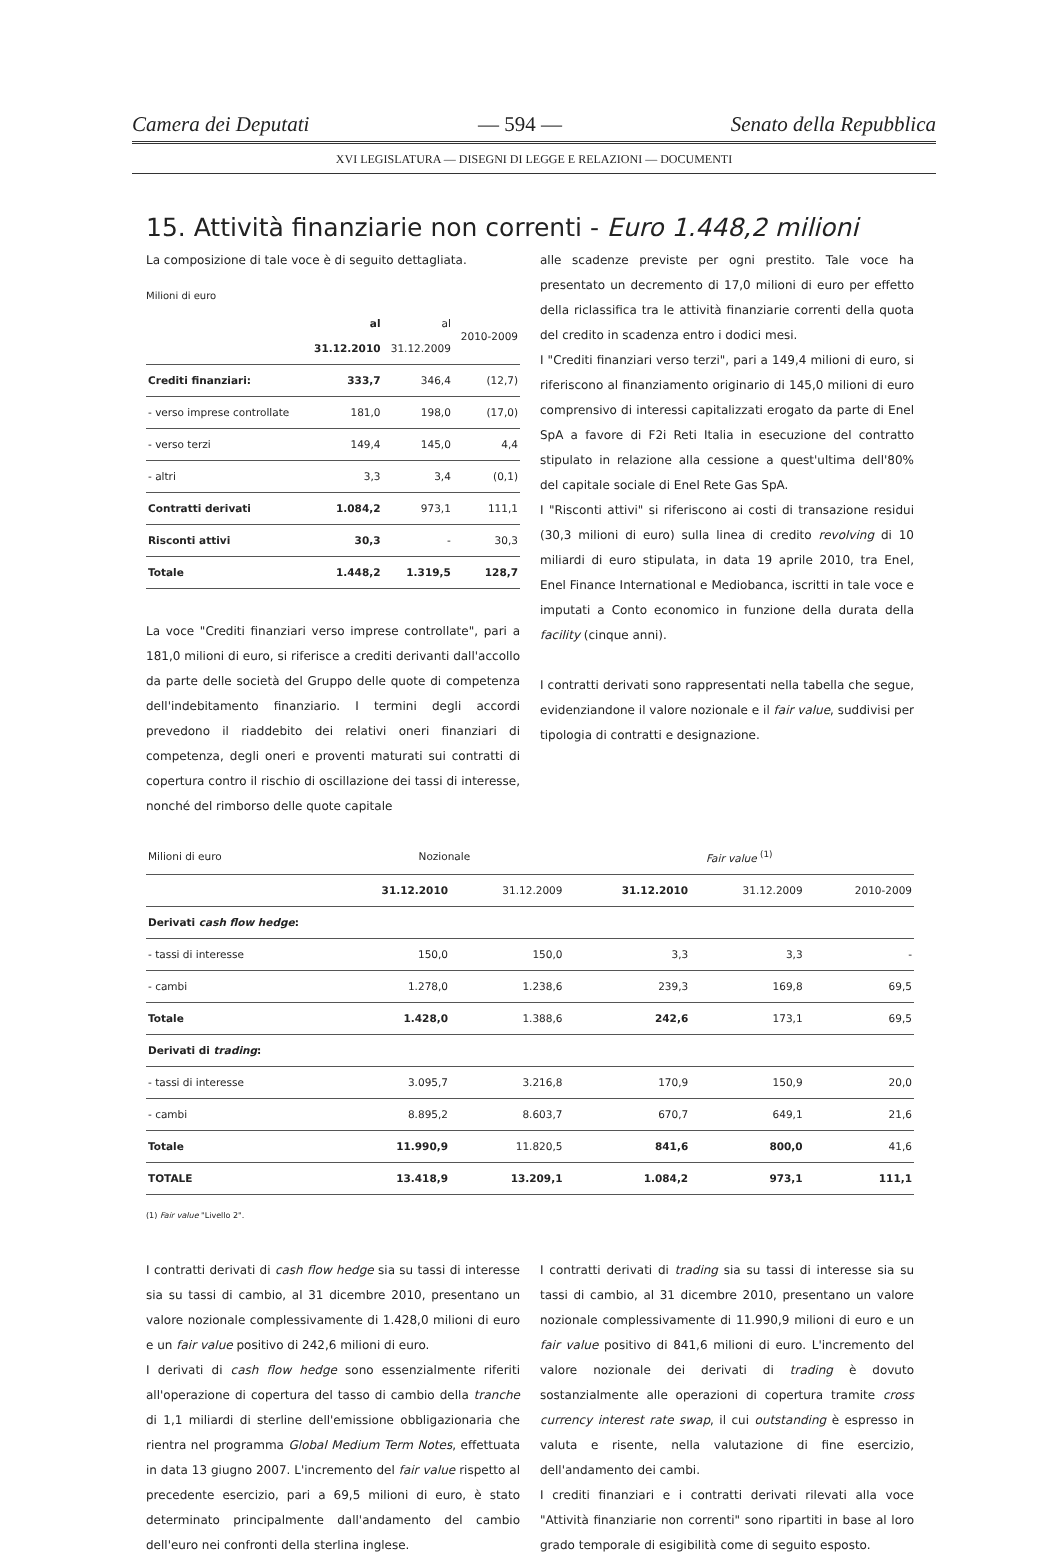Camera dei Deputati — 594 — Senato della Repubblica
XVI LEGISLATURA — DISEGNI DI LEGGE E RELAZIONI — DOCUMENTI
15. Attività finanziarie non correnti - Euro 1.448,2 milioni
La composizione di tale voce è di seguito dettagliata.
Milioni di euro
| | al 31.12.2010 | al 31.12.2009 | 2010-2009 |
| --- | --- | --- | --- |
| Crediti finanziari: | 333,7 | 346,4 | (12,7) |
| - verso imprese controllate | 181,0 | 198,0 | (17,0) |
| - verso terzi | 149,4 | 145,0 | 4,4 |
| - altri | 3,3 | 3,4 | (0,1) |
| Contratti derivati | 1.084,2 | 973,1 | 111,1 |
| Risconti attivi | 30,3 | - | 30,3 |
| Totale | 1.448,2 | 1.319,5 | 128,7 |
La voce "Crediti finanziari verso imprese controllate", pari a 181,0 milioni di euro, si riferisce a crediti derivanti dall'accollo da parte delle società del Gruppo delle quote di competenza dell'indebitamento finanziario. I termini degli accordi prevedono il riaddebito dei relativi oneri finanziari di competenza, degli oneri e proventi maturati sui contratti di copertura contro il rischio di oscillazione dei tassi di interesse, nonché del rimborso delle quote capitale
alle scadenze previste per ogni prestito. Tale voce ha presentato un decremento di 17,0 milioni di euro per effetto della riclassifica tra le attività finanziarie correnti della quota del credito in scadenza entro i dodici mesi.
I "Crediti finanziari verso terzi", pari a 149,4 milioni di euro, si riferiscono al finanziamento originario di 145,0 milioni di euro comprensivo di interessi capitalizzati erogato da parte di Enel SpA a favore di F2i Reti Italia in esecuzione del contratto stipulato in relazione alla cessione a quest'ultima dell'80% del capitale sociale di Enel Rete Gas SpA.
I "Risconti attivi" si riferiscono ai costi di transazione residui (30,3 milioni di euro) sulla linea di credito revolving di 10 miliardi di euro stipulata, in data 19 aprile 2010, tra Enel, Enel Finance International e Mediobanca, iscritti in tale voce e imputati a Conto economico in funzione della durata della facility (cinque anni).
I contratti derivati sono rappresentati nella tabella che segue, evidenziandone il valore nozionale e il fair value, suddivisi per tipologia di contratti e designazione.
| Milioni di euro | Nozionale | | Fair value <sup>(1)</sup> | | |
| --- | --- | --- | --- | --- | --- |
| | 31.12.2010 | 31.12.2009 | 31.12.2010 | 31.12.2009 | 2010-2009 |
| Derivati cash flow hedge : | | | | | |
| - tassi di interesse | 150,0 | 150,0 | 3,3 | 3,3 | - |
| - cambi | 1.278,0 | 1.238,6 | 239,3 | 169,8 | 69,5 |
| Totale | 1.428,0 | 1.388,6 | 242,6 | 173,1 | 69,5 |
| Derivati di trading : | | | | | |
| - tassi di interesse | 3.095,7 | 3.216,8 | 170,9 | 150,9 | 20,0 |
| - cambi | 8.895,2 | 8.603,7 | 670,7 | 649,1 | 21,6 |
| Totale | 11.990,9 | 11.820,5 | 841,6 | 800,0 | 41,6 |
| TOTALE | 13.418,9 | 13.209,1 | 1.084,2 | 973,1 | 111,1 |
(1) Fair value "Livello 2".
I contratti derivati di cash flow hedge sia su tassi di interesse sia su tassi di cambio, al 31 dicembre 2010, presentano un valore nozionale complessivamente di 1.428,0 milioni di euro e un fair value positivo di 242,6 milioni di euro.
I derivati di cash flow hedge sono essenzialmente riferiti all'operazione di copertura del tasso di cambio della tranche di 1,1 miliardi di sterline dell'emissione obbligazionaria che rientra nel programma Global Medium Term Notes, effettuata in data 13 giugno 2007. L'incremento del fair value rispetto al precedente esercizio, pari a 69,5 milioni di euro, è stato determinato principalmente dall'andamento del cambio dell'euro nei confronti della sterlina inglese.
I contratti derivati di trading sia su tassi di interesse sia su tassi di cambio, al 31 dicembre 2010, presentano un valore nozionale complessivamente di 11.990,9 milioni di euro e un fair value positivo di 841,6 milioni di euro. L'incremento del valore nozionale dei derivati di trading è dovuto sostanzialmente alle operazioni di copertura tramite cross currency interest rate swap, il cui outstanding è espresso in valuta e risente, nella valutazione di fine esercizio, dell'andamento dei cambi.
I crediti finanziari e i contratti derivati rilevati alla voce "Attività finanziarie non correnti" sono ripartiti in base al loro grado temporale di esigibilità come di seguito esposto.